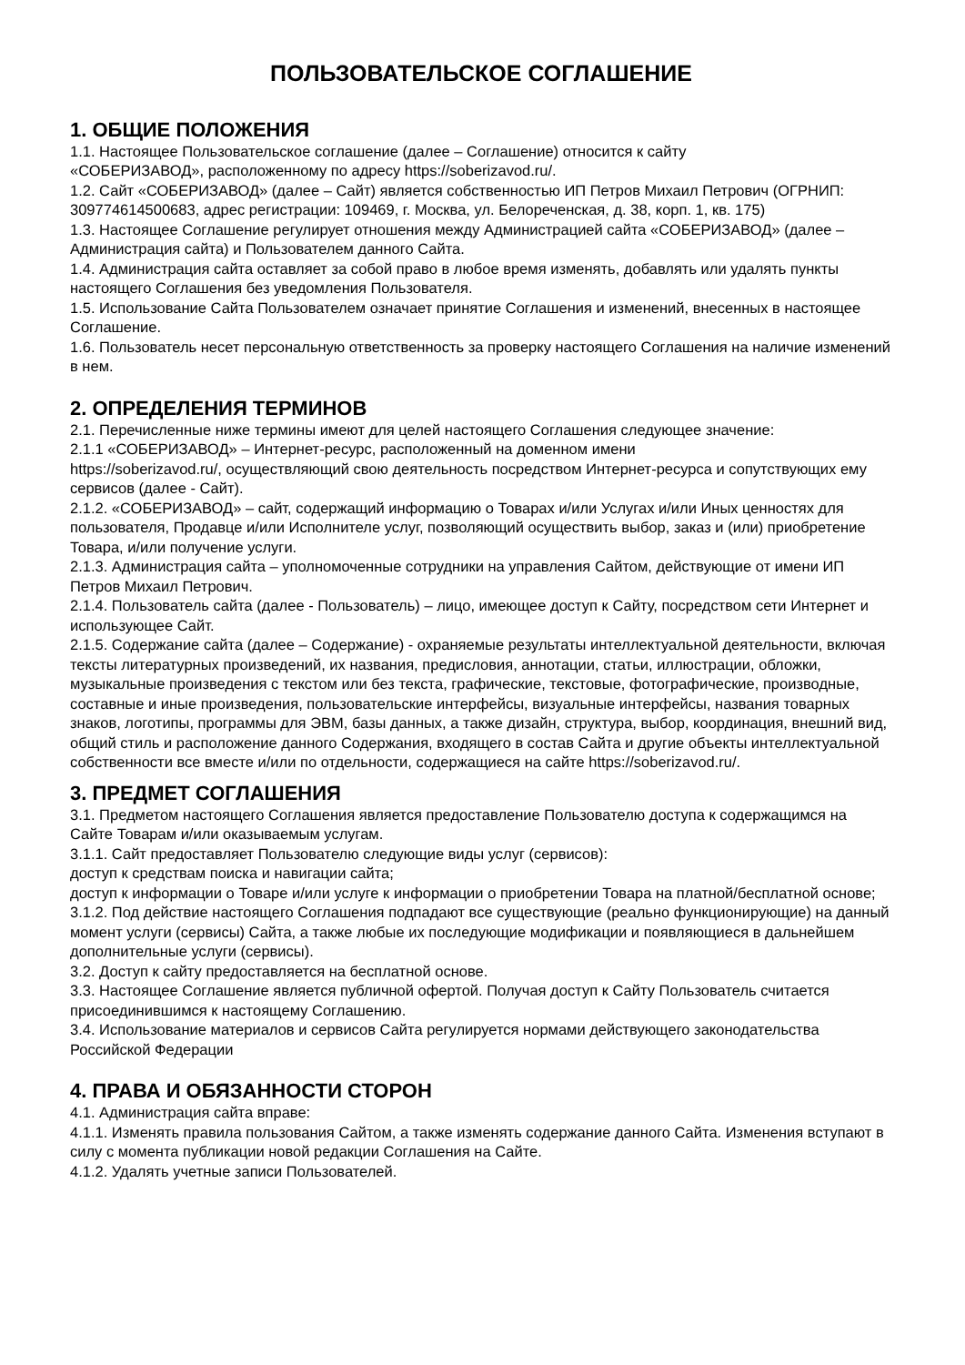ПОЛЬЗОВАТЕЛЬСКОЕ СОГЛАШЕНИЕ
1. ОБЩИЕ ПОЛОЖЕНИЯ
1.1. Настоящее Пользовательское соглашение (далее – Соглашение) относится к сайту
«СОБЕРИЗАВОД», расположенному по адресу https://soberizavod.ru/.
1.2. Сайт «СОБЕРИЗАВОД» (далее – Сайт) является собственностью ИП Петров Михаил Петрович (ОГРНИП: 309774614500683, адрес регистрации: 109469, г. Москва, ул. Белореченская, д. 38, корп. 1, кв. 175)
1.3. Настоящее Соглашение регулирует отношения между Администрацией сайта «СОБЕРИЗАВОД» (далее – Администрация сайта) и Пользователем данного Сайта.
1.4. Администрация сайта оставляет за собой право в любое время изменять, добавлять или удалять пункты настоящего Соглашения без уведомления Пользователя.
1.5. Использование Сайта Пользователем означает принятие Соглашения и изменений, внесенных в настоящее Соглашение.
1.6. Пользователь несет персональную ответственность за проверку настоящего Соглашения на наличие изменений в нем.
2. ОПРЕДЕЛЕНИЯ ТЕРМИНОВ
2.1. Перечисленные ниже термины имеют для целей настоящего Соглашения следующее значение:
2.1.1 «СОБЕРИЗАВОД» – Интернет-ресурс, расположенный на доменном имени
https://soberizavod.ru/, осуществляющий свою деятельность посредством Интернет-ресурса и сопутствующих ему сервисов (далее - Сайт).
2.1.2. «СОБЕРИЗАВОД» – сайт, содержащий информацию о Товарах и/или Услугах и/или Иных ценностях для пользователя, Продавце и/или Исполнителе услуг, позволяющий осуществить выбор, заказ и (или) приобретение Товара, и/или получение услуги.
2.1.3. Администрация сайта – уполномоченные сотрудники на управления Сайтом, действующие от имени ИП Петров Михаил Петрович.
2.1.4. Пользователь сайта (далее - Пользователь) – лицо, имеющее доступ к Сайту, посредством сети Интернет и использующее Сайт.
2.1.5. Содержание сайта (далее – Содержание) - охраняемые результаты интеллектуальной деятельности, включая тексты литературных произведений, их названия, предисловия, аннотации, статьи, иллюстрации, обложки, музыкальные произведения с текстом или без текста, графические, текстовые, фотографические, производные, составные и иные произведения, пользовательские интерфейсы, визуальные интерфейсы, названия товарных знаков, логотипы, программы для ЭВМ, базы данных, а также дизайн, структура, выбор, координация, внешний вид, общий стиль и расположение данного Содержания, входящего в состав Сайта и другие объекты интеллектуальной собственности все вместе и/или по отдельности, содержащиеся на сайте https://soberizavod.ru/.
3. ПРЕДМЕТ СОГЛАШЕНИЯ
3.1. Предметом настоящего Соглашения является предоставление Пользователю доступа к содержащимся на Сайте Товарам и/или оказываемым услугам.
3.1.1. Сайт предоставляет Пользователю следующие виды услуг (сервисов):
доступ к средствам поиска и навигации сайта;
доступ к информации о Товаре и/или услуге к информации о приобретении Товара на платной/бесплатной основе;
3.1.2. Под действие настоящего Соглашения подпадают все существующие (реально функционирующие) на данный момент услуги (сервисы) Сайта, а также любые их последующие модификации и появляющиеся в дальнейшем дополнительные услуги (сервисы).
3.2. Доступ к сайту предоставляется на бесплатной основе.
3.3. Настоящее Соглашение является публичной офертой. Получая доступ к Сайту Пользователь считается присоединившимся к настоящему Соглашению.
3.4. Использование материалов и сервисов Сайта регулируется нормами действующего законодательства Российской Федерации
4. ПРАВА И ОБЯЗАННОСТИ СТОРОН
4.1. Администрация сайта вправе:
4.1.1. Изменять правила пользования Сайтом, а также изменять содержание данного Сайта. Изменения вступают в силу с момента публикации новой редакции Соглашения на Сайте.
4.1.2. Удалять учетные записи Пользователей.